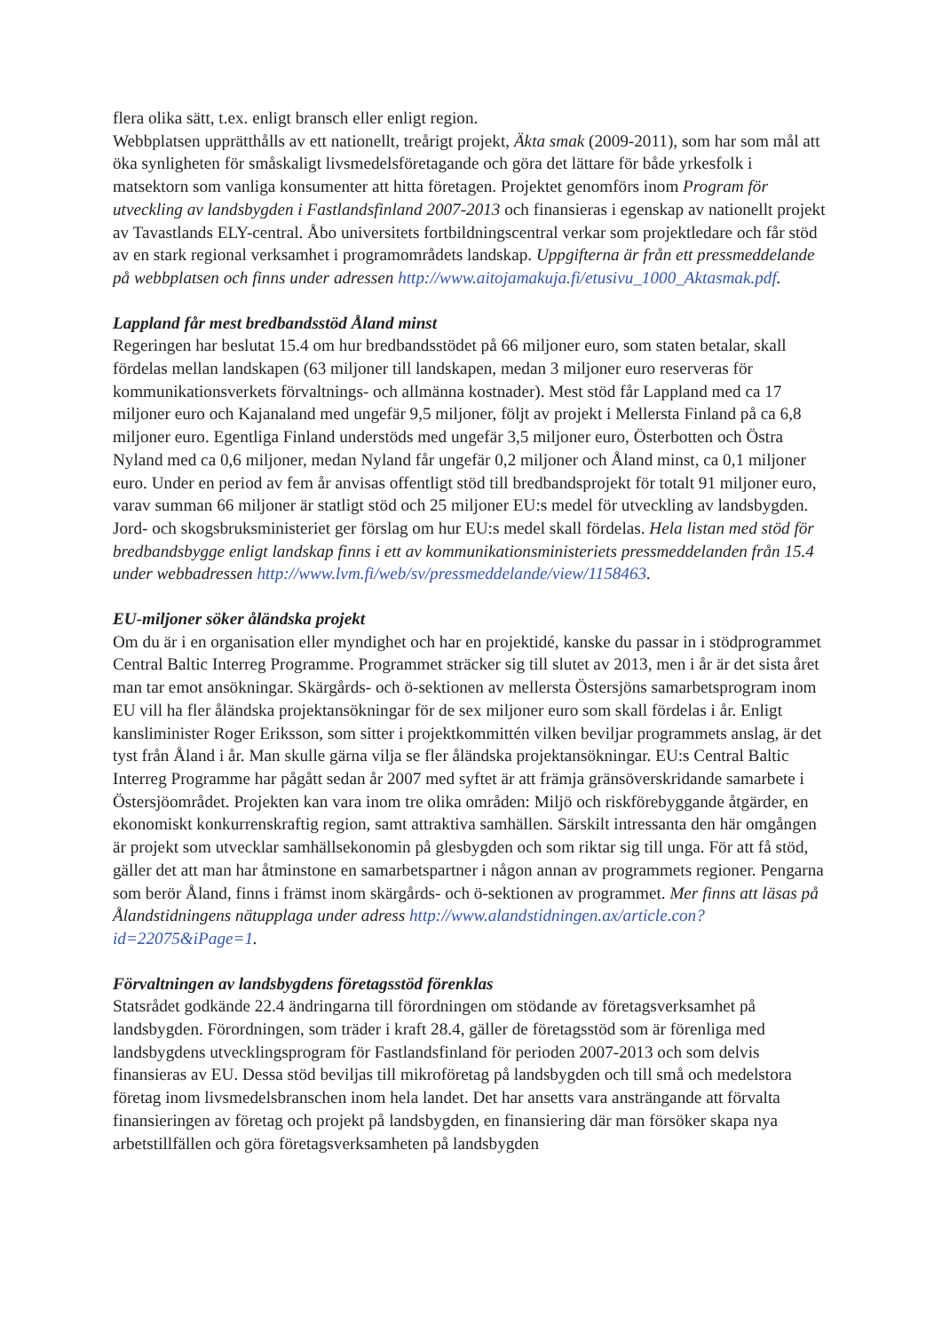flera olika sätt, t.ex. enligt bransch eller enligt region.
Webbplatsen upprätthålls av ett nationellt, treårigt projekt, Äkta smak (2009-2011), som har som mål att öka synligheten för småskaligt livsmedelsföretagande och göra det lättare för både yrkesfolk i matsektorn som vanliga konsumenter att hitta företagen. Projektet genomförs inom Program för utveckling av landsbygden i Fastlandsfinland 2007-2013 och finansieras i egenskap av nationellt projekt av Tavastlands ELY-central. Åbo universitets fortbildningscentral verkar som projektledare och får stöd av en stark regional verksamhet i programområdets landskap. Uppgifterna är från ett pressmeddelande på webbplatsen och finns under adressen http://www.aitojamakuja.fi/etusivu_1000_Aktasmak.pdf.
Lappland får mest bredbandsstöd Åland minst
Regeringen har beslutat 15.4 om hur bredbandsstödet på 66 miljoner euro, som staten betalar, skall fördelas mellan landskapen (63 miljoner till landskapen, medan 3 miljoner euro reserveras för kommunikationsverkets förvaltnings- och allmänna kostnader). Mest stöd får Lappland med ca 17 miljoner euro och Kajanaland med ungefär 9,5 miljoner, följt av projekt i Mellersta Finland på ca 6,8 miljoner euro. Egentliga Finland understöds med ungefär 3,5 miljoner euro, Österbotten och Östra Nyland med ca 0,6 miljoner, medan Nyland får ungefär 0,2 miljoner och Åland minst, ca 0,1 miljoner euro. Under en period av fem år anvisas offentligt stöd till bredbandsprojekt för totalt 91 miljoner euro, varav summan 66 miljoner är statligt stöd och 25 miljoner EU:s medel för utveckling av landsbygden. Jord- och skogsbruksministeriet ger förslag om hur EU:s medel skall fördelas. Hela listan med stöd för bredbandsbygge enligt landskap finns i ett av kommunikationsministeriets pressmeddelanden från 15.4 under webbadressen http://www.lvm.fi/web/sv/pressmeddelande/view/1158463.
EU-miljoner söker åländska projekt
Om du är i en organisation eller myndighet och har en projektidé, kanske du passar in i stödprogrammet Central Baltic Interreg Programme. Programmet sträcker sig till slutet av 2013, men i år är det sista året man tar emot ansökningar. Skärgårds- och ö-sektionen av mellersta Östersjöns samarbetsprogram inom EU vill ha fler åländska projektansökningar för de sex miljoner euro som skall fördelas i år. Enligt kansliminister Roger Eriksson, som sitter i projektkommittén vilken beviljar programmets anslag, är det tyst från Åland i år. Man skulle gärna vilja se fler åländska projektansökningar. EU:s Central Baltic Interreg Programme har pågått sedan år 2007 med syftet är att främja gränsöverskridande samarbete i Östersjöområdet. Projekten kan vara inom tre olika områden: Miljö och riskförebyggande åtgärder, en ekonomiskt konkurrenskraftig region, samt attraktiva samhällen. Särskilt intressanta den här omgången är projekt som utvecklar samhällsekonomin på glesbygden och som riktar sig till unga. För att få stöd, gäller det att man har åtminstone en samarbetspartner i någon annan av programmets regioner. Pengarna som berör Åland, finns i främst inom skärgårds- och ö-sektionen av programmet. Mer finns att läsas på Ålandstidningens nätupplaga under adress http://www.alandstidningen.ax/article.con?id=22075&iPage=1.
Förvaltningen av landsbygdens företagsstöd förenklas
Statsrådet godkände 22.4 ändringarna till förordningen om stödande av företagsverksamhet på landsbygden. Förordningen, som träder i kraft 28.4, gäller de företagsstöd som är förenliga med landsbygdens utvecklingsprogram för Fastlandsfinland för perioden 2007-2013 och som delvis finansieras av EU. Dessa stöd beviljas till mikroföretag på landsbygden och till små och medelstora företag inom livsmedelsbranschen inom hela landet. Det har ansetts vara ansträngande att förvalta finansieringen av företag och projekt på landsbygden, en finansiering där man försöker skapa nya arbetstillfällen och göra företagsverksamheten på landsbygden